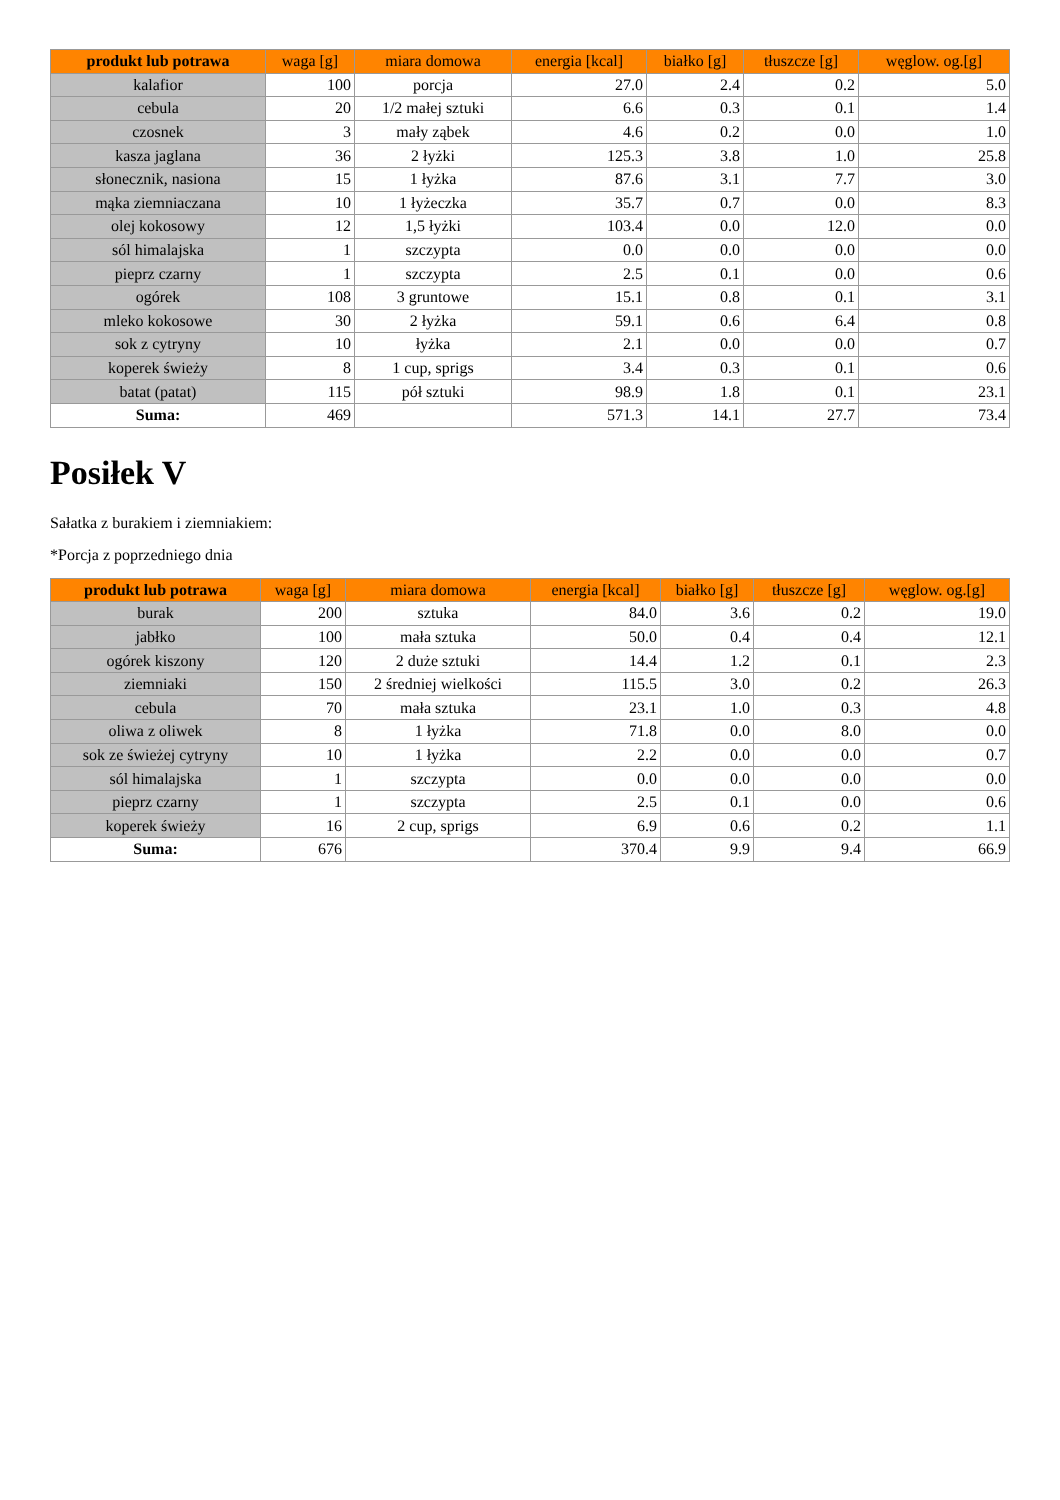| produkt lub potrawa | waga [g] | miara domowa | energia [kcal] | białko [g] | tłuszcze [g] | węglow. og.[g] |
| --- | --- | --- | --- | --- | --- | --- |
| kalafior | 100 | porcja | 27.0 | 2.4 | 0.2 | 5.0 |
| cebula | 20 | 1/2 małej sztuki | 6.6 | 0.3 | 0.1 | 1.4 |
| czosnek | 3 | mały ząbek | 4.6 | 0.2 | 0.0 | 1.0 |
| kasza jaglana | 36 | 2 łyżki | 125.3 | 3.8 | 1.0 | 25.8 |
| słonecznik, nasiona | 15 | 1 łyżka | 87.6 | 3.1 | 7.7 | 3.0 |
| mąka ziemniaczana | 10 | 1 łyżeczka | 35.7 | 0.7 | 0.0 | 8.3 |
| olej kokosowy | 12 | 1,5 łyżki | 103.4 | 0.0 | 12.0 | 0.0 |
| sól himalajska | 1 | szczypta | 0.0 | 0.0 | 0.0 | 0.0 |
| pieprz czarny | 1 | szczypta | 2.5 | 0.1 | 0.0 | 0.6 |
| ogórek | 108 | 3 gruntowe | 15.1 | 0.8 | 0.1 | 3.1 |
| mleko kokosowe | 30 | 2 łyżka | 59.1 | 0.6 | 6.4 | 0.8 |
| sok z cytryny | 10 | łyżka | 2.1 | 0.0 | 0.0 | 0.7 |
| koperek świeży | 8 | 1 cup, sprigs | 3.4 | 0.3 | 0.1 | 0.6 |
| batat (patat) | 115 | pół sztuki | 98.9 | 1.8 | 0.1 | 23.1 |
| Suma: | 469 | | 571.3 | 14.1 | 27.7 | 73.4 |
Posiłek V
Sałatka z burakiem i ziemniakiem:
*Porcja z poprzedniego dnia
| produkt lub potrawa | waga [g] | miara domowa | energia [kcal] | białko [g] | tłuszcze [g] | węglow. og.[g] |
| --- | --- | --- | --- | --- | --- | --- |
| burak | 200 | sztuka | 84.0 | 3.6 | 0.2 | 19.0 |
| jabłko | 100 | mała sztuka | 50.0 | 0.4 | 0.4 | 12.1 |
| ogórek kiszony | 120 | 2 duże sztuki | 14.4 | 1.2 | 0.1 | 2.3 |
| ziemniaki | 150 | 2 średniej wielkości | 115.5 | 3.0 | 0.2 | 26.3 |
| cebula | 70 | mała sztuka | 23.1 | 1.0 | 0.3 | 4.8 |
| oliwa z oliwek | 8 | 1 łyżka | 71.8 | 0.0 | 8.0 | 0.0 |
| sok ze świeżej cytryny | 10 | 1 łyżka | 2.2 | 0.0 | 0.0 | 0.7 |
| sól himalajska | 1 | szczypta | 0.0 | 0.0 | 0.0 | 0.0 |
| pieprz czarny | 1 | szczypta | 2.5 | 0.1 | 0.0 | 0.6 |
| koperek świeży | 16 | 2 cup, sprigs | 6.9 | 0.6 | 0.2 | 1.1 |
| Suma: | 676 | | 370.4 | 9.9 | 9.4 | 66.9 |